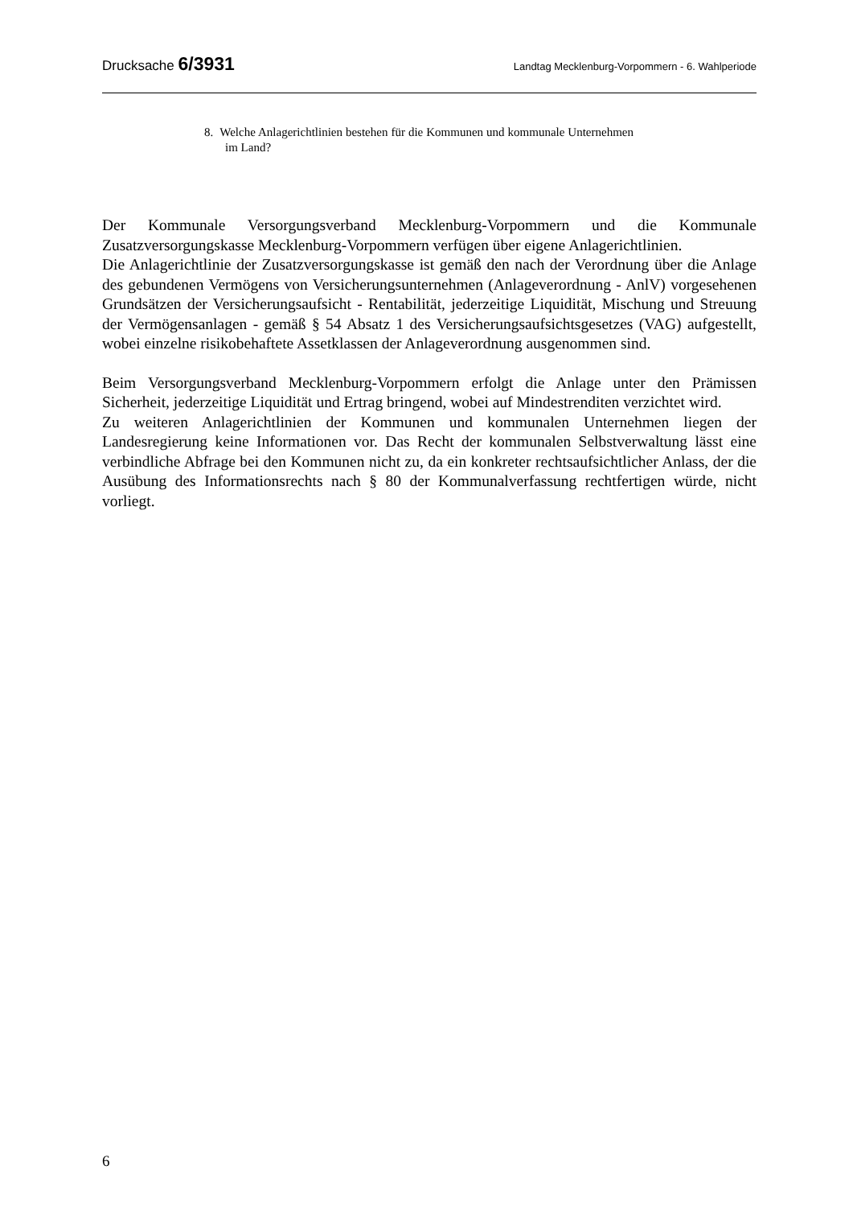Drucksache 6/3931 Landtag Mecklenburg-Vorpommern - 6. Wahlperiode
8. Welche Anlagerichtlinien bestehen für die Kommunen und kommunale Unternehmen im Land?
Der Kommunale Versorgungsverband Mecklenburg-Vorpommern und die Kommunale Zusatzversorgungskasse Mecklenburg-Vorpommern verfügen über eigene Anlagerichtlinien.
Die Anlagerichtlinie der Zusatzversorgungskasse ist gemäß den nach der Verordnung über die Anlage des gebundenen Vermögens von Versicherungsunternehmen (Anlageverordnung - AnlV) vorgesehenen Grundsätzen der Versicherungsaufsicht - Rentabilität, jederzeitige Liquidität, Mischung und Streuung der Vermögensanlagen - gemäß § 54 Absatz 1 des Versicherungsaufsichtsgesetzes (VAG) aufgestellt, wobei einzelne risikobehaftete Assetklassen der Anlageverordnung ausgenommen sind.
Beim Versorgungsverband Mecklenburg-Vorpommern erfolgt die Anlage unter den Prämissen Sicherheit, jederzeitige Liquidität und Ertrag bringend, wobei auf Mindestrenditen verzichtet wird.
Zu weiteren Anlagerichtlinien der Kommunen und kommunalen Unternehmen liegen der Landesregierung keine Informationen vor. Das Recht der kommunalen Selbstverwaltung lässt eine verbindliche Abfrage bei den Kommunen nicht zu, da ein konkreter rechtsaufsichtlicher Anlass, der die Ausübung des Informationsrechts nach § 80 der Kommunalverfassung rechtfertigen würde, nicht vorliegt.
6